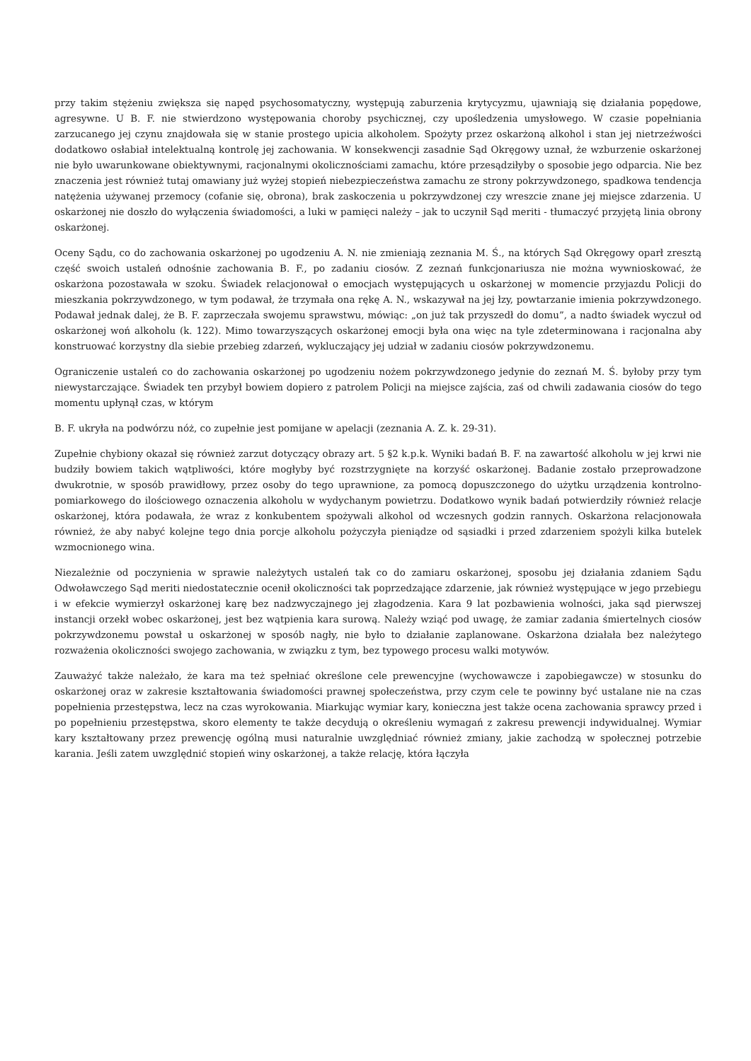przy takim stężeniu zwiększa się napęd psychosomatyczny, występują zaburzenia krytycyzmu, ujawniają się działania popędowe, agresywne. U B. F. nie stwierdzono występowania choroby psychicznej, czy upośledzenia umysłowego. W czasie popełniania zarzucanego jej czynu znajdowała się w stanie prostego upicia alkoholem. Spożyty przez oskarżoną alkohol i stan jej nietrzeźwości dodatkowo osłabiał intelektualną kontrolę jej zachowania. W konsekwencji zasadnie Sąd Okręgowy uznał, że wzburzenie oskarżonej nie było uwarunkowane obiektywnymi, racjonalnymi okolicznościami zamachu, które przesądziłyby o sposobie jego odparcia. Nie bez znaczenia jest również tutaj omawiany już wyżej stopień niebezpieczeństwa zamachu ze strony pokrzywdzonego, spadkowa tendencja natężenia używanej przemocy (cofanie się, obrona), brak zaskoczenia u pokrzywdzonej czy wreszcie znane jej miejsce zdarzenia. U oskarżonej nie doszło do wyłączenia świadomości, a luki w pamięci należy – jak to uczynił Sąd meriti - tłumaczyć przyjętą linia obrony oskarżonej.
Oceny Sądu, co do zachowania oskarżonej po ugodzeniu A. N. nie zmieniają zeznania M. Ś., na których Sąd Okręgowy oparł zresztą część swoich ustaleń odnośnie zachowania B. F., po zadaniu ciosów. Z zeznań funkcjonariusza nie można wywnioskować, że oskarżona pozostawała w szoku. Świadek relacjonował o emocjach występujących u oskarżonej w momencie przyjazdu Policji do mieszkania pokrzywdzonego, w tym podawał, że trzymała ona rękę A. N., wskazywał na jej łzy, powtarzanie imienia pokrzywdzonego. Podawał jednak dalej, że B. F. zaprzeczała swojemu sprawstwu, mówiąc: „on już tak przyszedł do domu”, a nadto świadek wyczuł od oskarżonej woń alkoholu (k. 122). Mimo towarzyszących oskarżonej emocji była ona więc na tyle zdeterminowana i racjonalna aby konstruować korzystny dla siebie przebieg zdarzeń, wykluczający jej udział w zadaniu ciosów pokrzywdzonemu.
Ograniczenie ustaleń co do zachowania oskarżonej po ugodzeniu nożem pokrzywdzonego jedynie do zeznań M. Ś. byłoby przy tym niewystarczające. Świadek ten przybył bowiem dopiero z patrolem Policji na miejsce zajścia, zaś od chwili zadawania ciosów do tego momentu upłynął czas, w którym
B. F. ukryła na podwórzu nóż, co zupełnie jest pomijane w apelacji (zeznania A. Z. k. 29-31).
Zupełnie chybiony okazał się również zarzut dotyczący obrazy art. 5 §2 k.p.k. Wyniki badań B. F. na zawartość alkoholu w jej krwi nie budziły bowiem takich wątpliwości, które mogłyby być rozstrzygnięte na korzyść oskarżonej. Badanie zostało przeprowadzone dwukrotnie, w sposób prawidłowy, przez osoby do tego uprawnione, za pomocą dopuszczonego do użytku urządzenia kontrolno-pomiarkowego do ilościowego oznaczenia alkoholu w wydychanym powietrzu. Dodatkowo wynik badań potwierdziły również relacje oskarżonej, która podawała, że wraz z konkubentem spożywali alkohol od wczesnych godzin rannych. Oskarżona relacjonowała również, że aby nabyć kolejne tego dnia porcje alkoholu pożyczyła pieniądze od sąsiadki i przed zdarzeniem spożyli kilka butelek wzmocnionego wina.
Niezależnie od poczynienia w sprawie należytych ustaleń tak co do zamiaru oskarżonej, sposobu jej działania zdaniem Sądu Odwoławczego Sąd meriti niedostatecznie ocenił okoliczności tak poprzedzające zdarzenie, jak również występujące w jego przebiegu i w efekcie wymierzył oskarżonej karę bez nadzwyczajnego jej złagodzenia. Kara 9 lat pozbawienia wolności, jaka sąd pierwszej instancji orzekł wobec oskarżonej, jest bez wątpienia kara surową. Należy wziąć pod uwagę, że zamiar zadania śmiertelnych ciosów pokrzywdzonemu powstał u oskarżonej w sposób nagły, nie było to działanie zaplanowane. Oskarżona działała bez należytego rozważenia okoliczności swojego zachowania, w związku z tym, bez typowego procesu walki motywów.
Zauważyć także należało, że kara ma też spełniać określone cele prewencyjne (wychowawcze i zapobiegawcze) w stosunku do oskarżonej oraz w zakresie kształtowania świadomości prawnej społeczeństwa, przy czym cele te powinny być ustalane nie na czas popełnienia przestępstwa, lecz na czas wyrokowania. Miarkując wymiar kary, konieczna jest także ocena zachowania sprawcy przed i po popełnieniu przestępstwa, skoro elementy te także decydują o określeniu wymagań z zakresu prewencji indywidualnej. Wymiar kary kształtowany przez prewencję ogólną musi naturalnie uwzględniać również zmiany, jakie zachodzą w społecznej potrzebie karania. Jeśli zatem uwzględnić stopień winy oskarżonej, a także relację, która łączyła